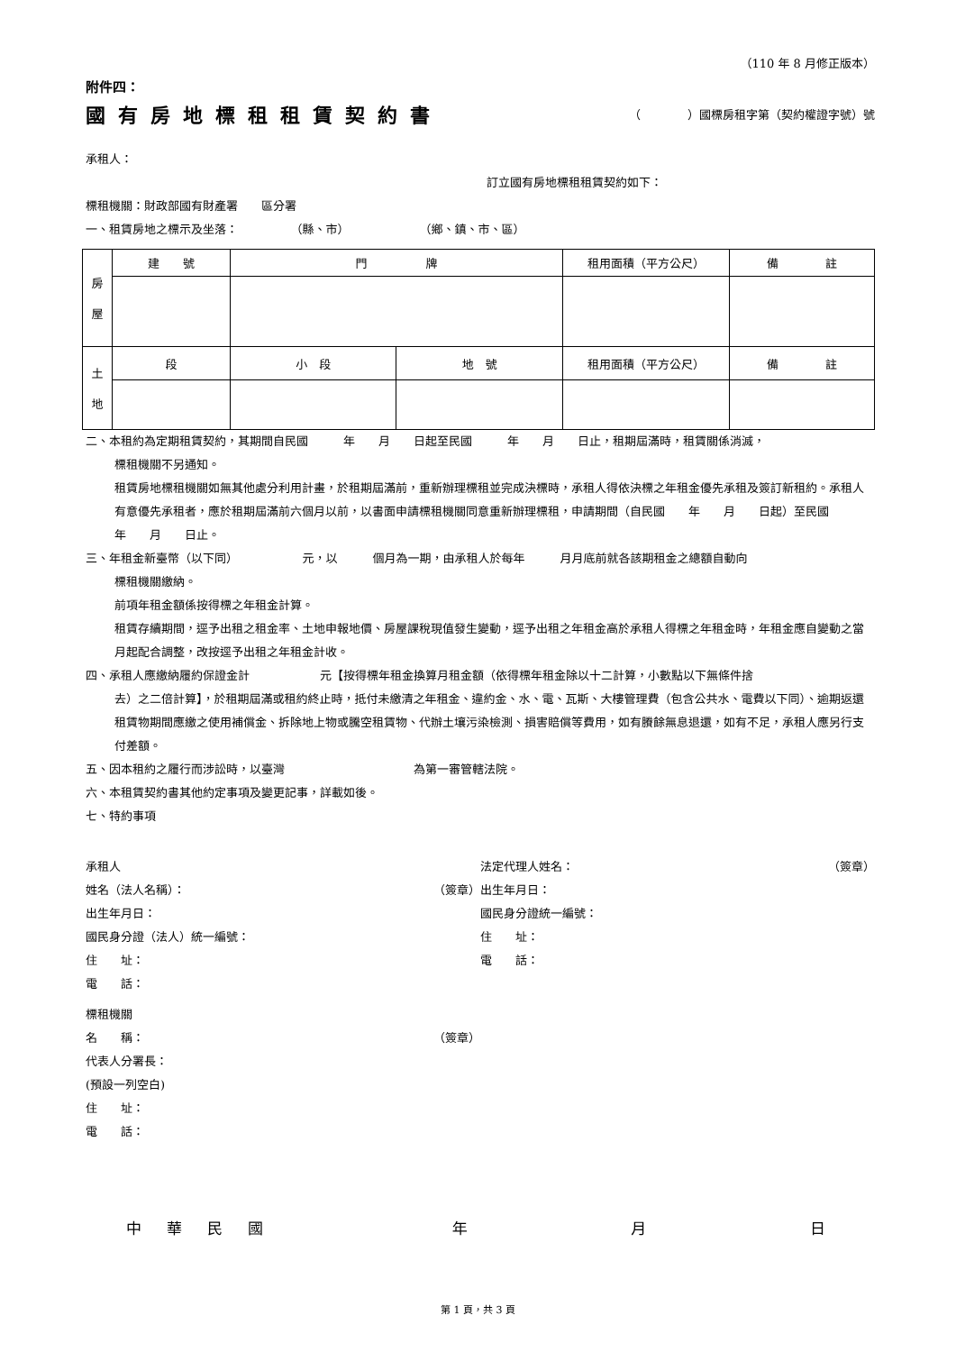（110 年 8 月修正版本）
附件四：
國有房地標租租賃契約書 （　　　　）國標房租字第（契約權證字號）號
承租人：
訂立國有房地標租租賃契約如下：
標租機關：財政部國有財產署　　區分署
一、租賃房地之標示及坐落：　　　　　（縣、市）　　　　　　　（鄉、鎮、市、區）
| 房 屋 | 建 號 | 門 牌 | | 租用面積（平方公尺） | 備 註 |
| 土 地 | 段 | 小 段 | 地 號 | 租用面積（平方公尺） | 備 註 |
二、本租約為定期租賃契約，其期間自民國　　　年　　月　　日起至民國　　　年　　月　　日止，租期屆滿時，租賃關係消滅，
標租機關不另通知。
租賃房地標租機關如無其他處分利用計畫，於租期屆滿前，重新辦理標租並完成決標時，承租人得依決標之年租金優先承租及簽訂新租約。承租人有意優先承租者，應於租期屆滿前六個月以前，以書面申請標租機關同意重新辦理標租，申請期間（自民國　　年　　月　　日起）至民國　　　年　　月　　日止。
三、年租金新臺幣（以下同）　　　　　　元，以　　　個月為一期，由承租人於每年　　　月月底前就各該期租金之總額自動向
標租機關繳納。
前項年租金額係按得標之年租金計算。
租賃存續期間，逕予出租之租金率、土地申報地價、房屋課稅現值發生變動，逕予出租之年租金高於承租人得標之年租金時，年租金應自變動之當月起配合調整，改按逕予出租之年租金計收。
四、承租人應繳納履約保證金計　　　　　　元【按得標年租金換算月租金額（依得標年租金除以十二計算，小數點以下無條件捨
去）之二倍計算】，於租期屆滿或租約終止時，抵付未繳清之年租金、違約金、水、電、瓦斯、大樓管理費（包含公共水、電費以下同）、逾期返還租賃物期間應繳之使用補償金、拆除地上物或騰空租賃物、代辦土壤污染檢測、損害賠償等費用，如有賸餘無息退還，如有不足，承租人應另行支付差額。
五、因本租約之履行而涉訟時，以臺灣　　　　　　　　　　　為第一審管轄法院。
六、本租賃契約書其他約定事項及變更記事，詳載如後。
七、特約事項
承租人
姓名（法人名稱）： （簽章）
出生年月日：
國民身分證（法人）統一編號：
住　　址：
電　　話：
法定代理人姓名： （簽章）
出生年月日：
國民身分證統一編號：
住　　址：
電　　話：
標租機關
名　　稱： （簽章）
代表人分署長：
(預設一列空白)
住　　址：
電　　話：
中華民國 年 月 日
第 1 頁，共 3 頁